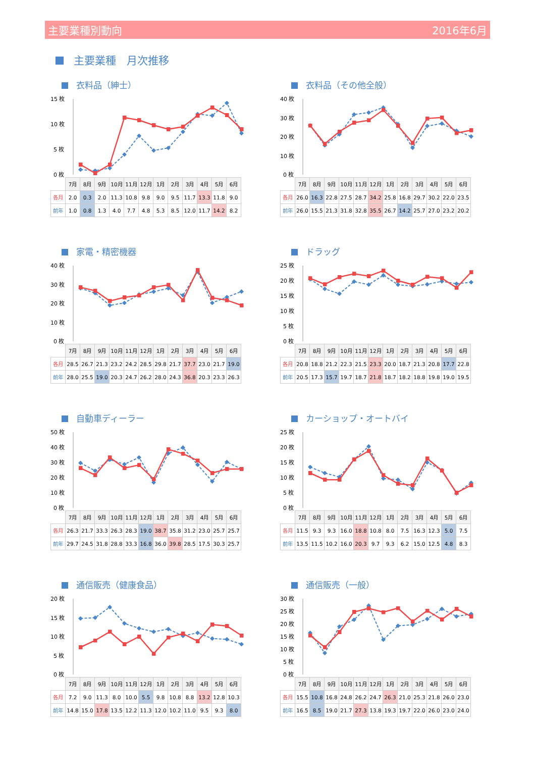主要業種別動向 2016年6月
主要業種　月次推移
衣料品（紳士）
15 枚
10 枚
5 枚
0 枚
| | 7月 | 8月 | 9月 | 10月 | 11月 | 12月 | 1月 | 2月 | 3月 | 4月 | 5月 | 6月 |
| 各月 | 2.0 | 0.3 | 2.0 | 11.3 | 10.8 | 9.8 | 9.0 | 9.5 | 11.7 | 13.3 | 11.8 | 9.0 |
| 前年 | 1.0 | 0.8 | 1.3 | 4.0 | 7.7 | 4.8 | 5.3 | 8.5 | 12.0 | 11.7 | 14.2 | 8.2 |
衣料品（その他全般）
40 枚
30 枚
20 枚
10 枚
0 枚
| | 7月 | 8月 | 9月 | 10月 | 11月 | 12月 | 1月 | 2月 | 3月 | 4月 | 5月 | 6月 |
| 各月 | 26.0 | 16.3 | 22.8 | 27.5 | 28.7 | 34.2 | 25.8 | 16.8 | 29.7 | 30.2 | 22.0 | 23.5 |
| 前年 | 26.0 | 15.5 | 21.3 | 31.8 | 32.8 | 35.5 | 26.7 | 14.2 | 25.7 | 27.0 | 23.2 | 20.2 |
家電・精密機器
40 枚
30 枚
20 枚
10 枚
0 枚
| | 7月 | 8月 | 9月 | 10月 | 11月 | 12月 | 1月 | 2月 | 3月 | 4月 | 5月 | 6月 |
| 各月 | 28.5 | 26.7 | 21.3 | 23.2 | 24.2 | 28.5 | 29.8 | 21.7 | 37.7 | 23.0 | 21.7 | 19.0 |
| 前年 | 28.0 | 25.5 | 19.0 | 20.3 | 24.7 | 26.2 | 28.0 | 24.3 | 36.8 | 20.3 | 23.3 | 26.3 |
ドラッグ
25 枚
20 枚
15 枚
10 枚
5 枚
0 枚
| | 7月 | 8月 | 9月 | 10月 | 11月 | 12月 | 1月 | 2月 | 3月 | 4月 | 5月 | 6月 |
| 各月 | 20.8 | 18.8 | 21.2 | 22.3 | 21.5 | 23.3 | 20.0 | 18.7 | 21.3 | 20.8 | 17.7 | 22.8 |
| 前年 | 20.5 | 17.3 | 15.7 | 19.7 | 18.7 | 21.8 | 18.7 | 18.2 | 18.8 | 19.8 | 19.0 | 19.5 |
自動車ディーラー
50 枚
40 枚
30 枚
20 枚
10 枚
0 枚
| | 7月 | 8月 | 9月 | 10月 | 11月 | 12月 | 1月 | 2月 | 3月 | 4月 | 5月 | 6月 |
| 各月 | 26.3 | 21.7 | 33.3 | 26.3 | 28.3 | 19.0 | 38.7 | 35.8 | 31.2 | 23.0 | 25.7 | 25.7 |
| 前年 | 29.7 | 24.5 | 31.8 | 28.8 | 33.3 | 16.8 | 36.0 | 39.8 | 28.5 | 17.5 | 30.3 | 25.7 |
カーショップ・オートバイ
25 枚
20 枚
15 枚
10 枚
5 枚
0 枚
| | 7月 | 8月 | 9月 | 10月 | 11月 | 12月 | 1月 | 2月 | 3月 | 4月 | 5月 | 6月 |
| 各月 | 11.5 | 9.3 | 9.3 | 16.0 | 18.8 | 10.8 | 8.0 | 7.5 | 16.3 | 12.3 | 5.0 | 7.5 |
| 前年 | 13.5 | 11.5 | 10.2 | 16.0 | 20.3 | 9.7 | 9.3 | 6.2 | 15.0 | 12.5 | 4.8 | 8.3 |
通信販売（健康食品）
20 枚
15 枚
10 枚
5 枚
0 枚
| | 7月 | 8月 | 9月 | 10月 | 11月 | 12月 | 1月 | 2月 | 3月 | 4月 | 5月 | 6月 |
| 各月 | 7.2 | 9.0 | 11.3 | 8.0 | 10.0 | 5.5 | 9.8 | 10.8 | 8.8 | 13.2 | 12.8 | 10.3 |
| 前年 | 14.8 | 15.0 | 17.8 | 13.5 | 12.2 | 11.3 | 12.0 | 10.2 | 11.0 | 9.5 | 9.3 | 8.0 |
通信販売（一般）
30 枚
25 枚
20 枚
15 枚
10 枚
5 枚
0 枚
| | 7月 | 8月 | 9月 | 10月 | 11月 | 12月 | 1月 | 2月 | 3月 | 4月 | 5月 | 6月 |
| 各月 | 15.5 | 10.8 | 16.8 | 24.8 | 26.2 | 24.7 | 26.3 | 21.0 | 25.3 | 21.8 | 26.0 | 23.0 |
| 前年 | 16.5 | 8.5 | 19.0 | 21.7 | 27.3 | 13.8 | 19.3 | 19.7 | 22.0 | 26.0 | 23.0 | 24.0 |